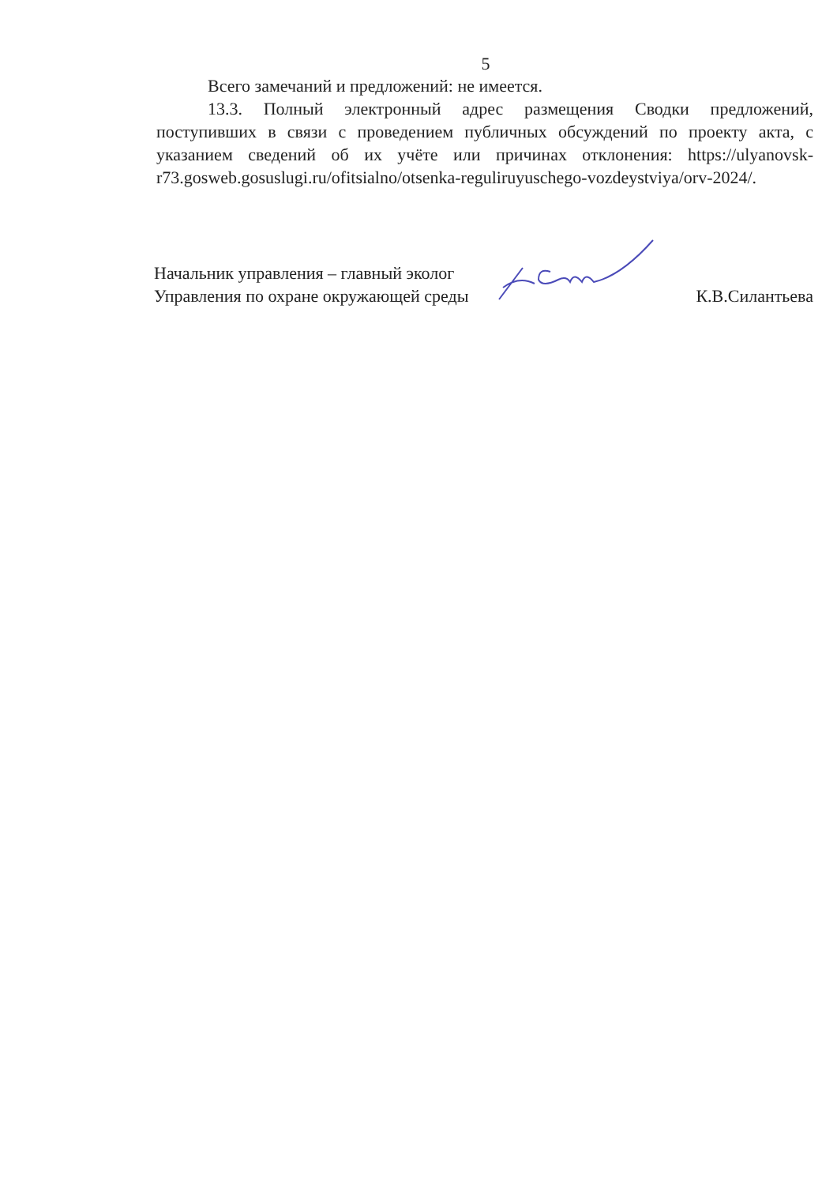5
Всего замечаний и предложений: не имеется.
13.3. Полный электронный адрес размещения Сводки предложений, поступивших в связи с проведением публичных обсуждений по проекту акта, с указанием сведений об их учёте или причинах отклонения: https://ulyanovsk-r73.gosweb.gosuslugi.ru/ofitsialno/otsenka-reguliruyuschego-vozdeystviya/orv-2024/.
Начальник управления – главный эколог
Управления по охране окружающей среды
К.В.Силантьева